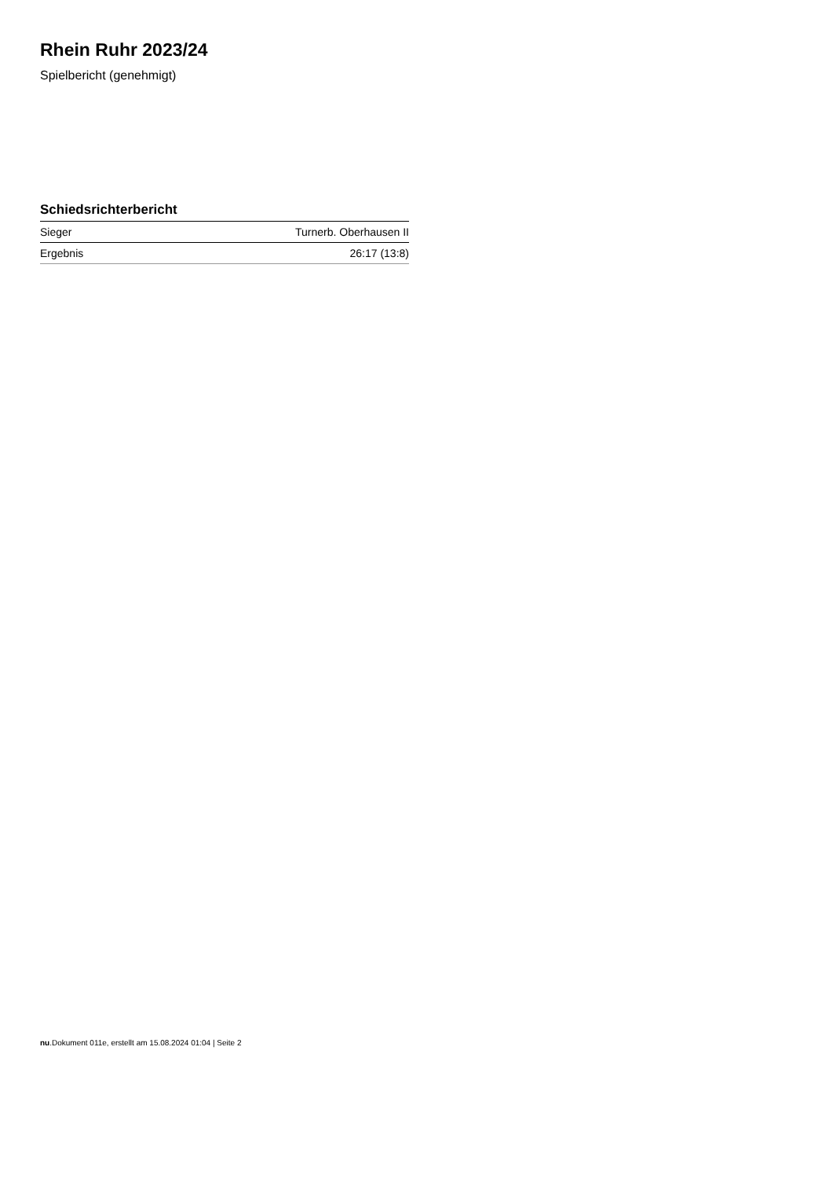Rhein Ruhr 2023/24
Spielbericht (genehmigt)
Schiedsrichterbericht
| Sieger | Turnerb. Oberhausen II |
| Ergebnis | 26:17 (13:8) |
nu.Dokument 011e, erstellt am 15.08.2024 01:04 | Seite 2